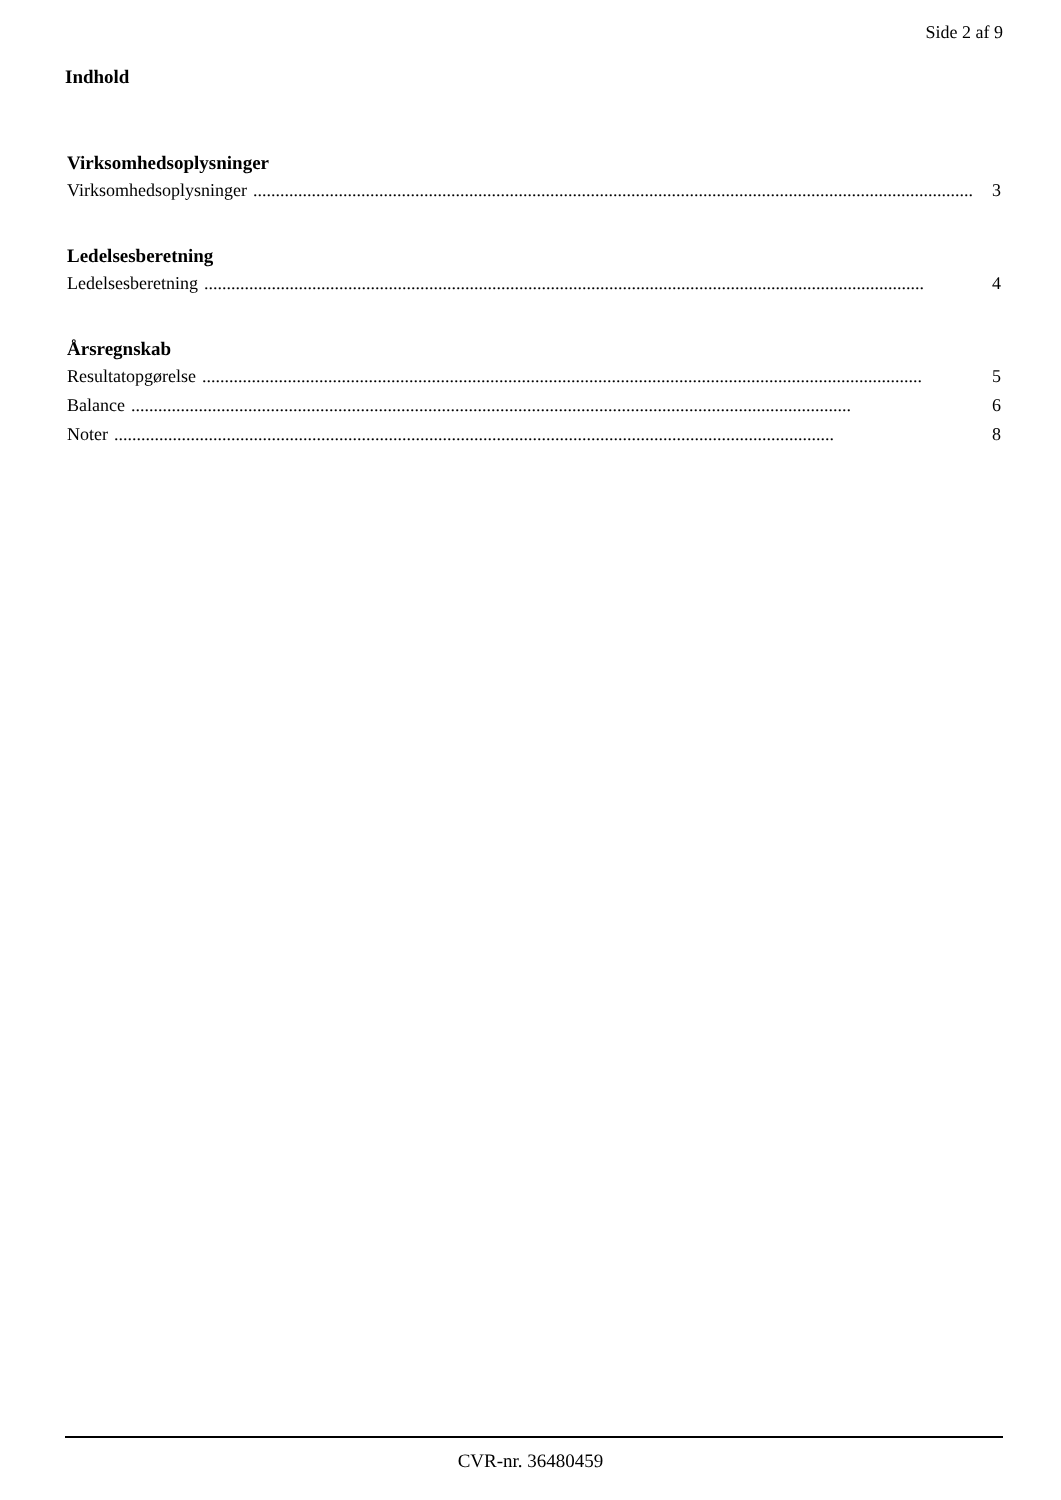Side 2 af 9
Indhold
Virksomhedsoplysninger
Virksomhedsoplysninger................................................................................................................................................................ 3
Ledelsesberetning
Ledelsesberetning................................................................................................................................................................ 4
Årsregnskab
Resultatopgørelse................................................................................................................................................................ 5
Balance................................................................................................................................................................ 6
Noter................................................................................................................................................................ 8
CVR-nr. 36480459